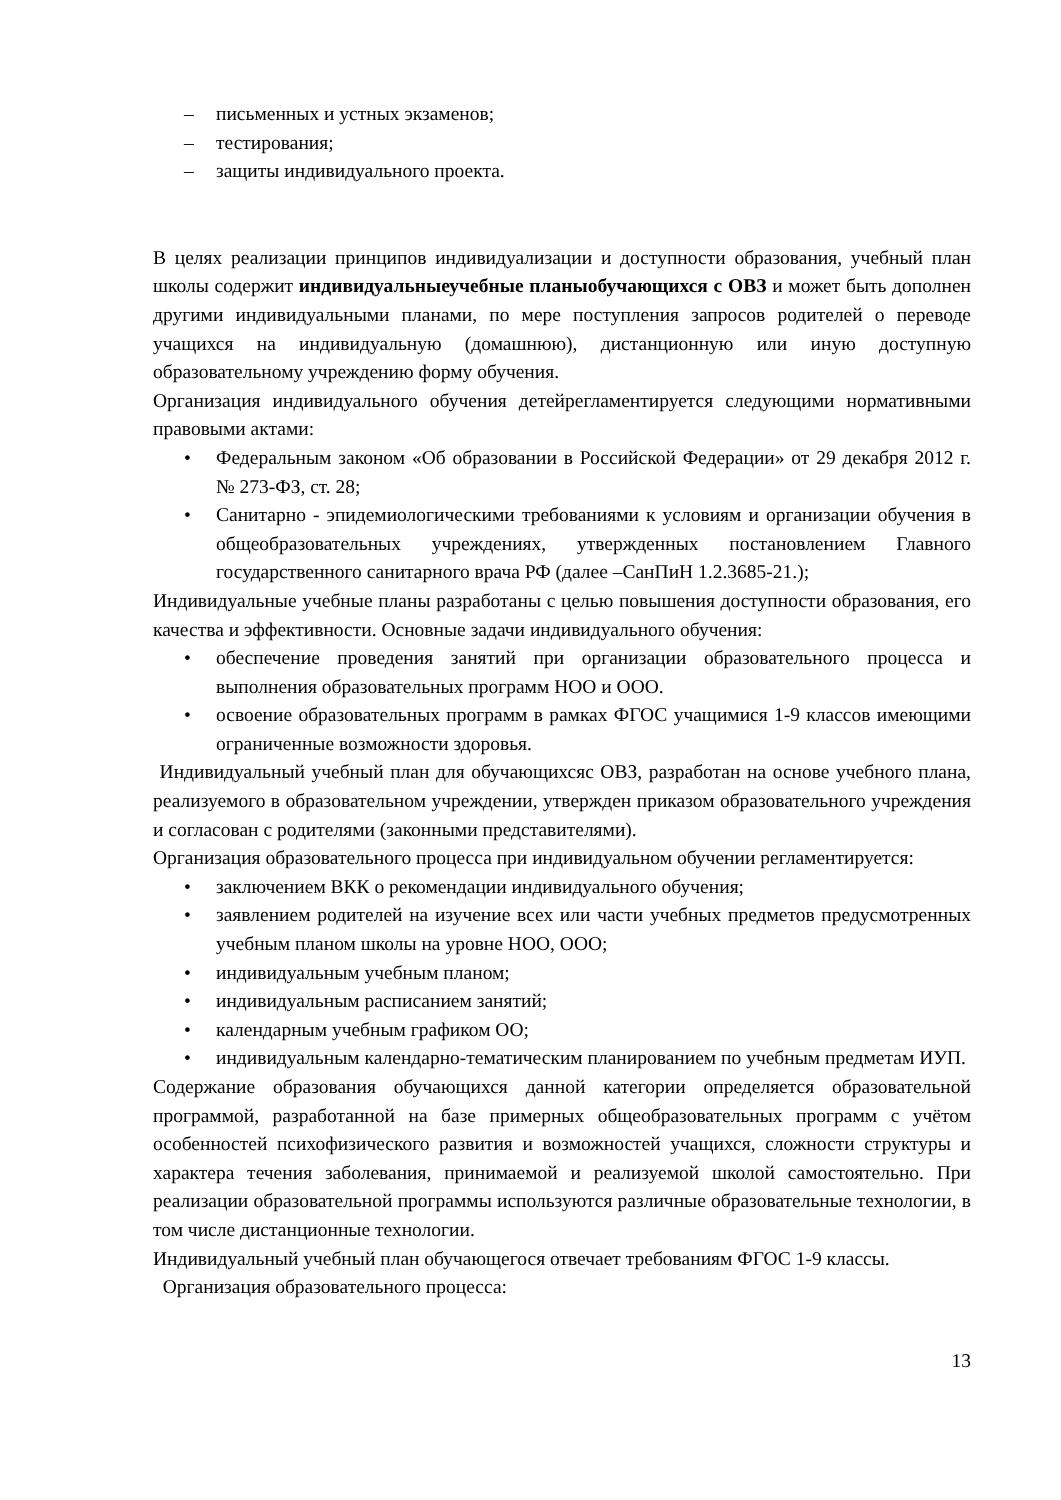– письменных и устных экзаменов;
– тестирования;
– защиты индивидуального проекта.
В целях реализации принципов индивидуализации и доступности образования, учебный план школы содержит индивидуальныеучебные планыобучающихся с ОВЗ и может быть дополнен другими индивидуальными планами, по мере поступления запросов родителей о переводе учащихся на индивидуальную (домашнюю), дистанционную или иную доступную образовательному учреждению форму обучения.
Организация индивидуального обучения детейрегламентируется следующими нормативными правовыми актами:
• Федеральным законом «Об образовании в Российской Федерации» от 29 декабря 2012 г. № 273-ФЗ, ст. 28;
• Санитарно - эпидемиологическими требованиями к условиям и организации обучения в общеобразовательных учреждениях, утвержденных постановлением Главного государственного санитарного врача РФ (далее –СанПиН 1.2.3685-21.);
Индивидуальные учебные планы разработаны с целью повышения доступности образования, его качества и эффективности. Основные задачи индивидуального обучения:
• обеспечение проведения занятий при организации образовательного процесса и выполнения образовательных программ НОО и ООО.
• освоение образовательных программ в рамках ФГОС учащимися 1-9 классов имеющими ограниченные возможности здоровья.
Индивидуальный учебный план для обучающихсяс ОВЗ, разработан на основе учебного плана, реализуемого в образовательном учреждении, утвержден приказом образовательного учреждения и согласован с родителями (законными представителями).
Организация образовательного процесса при индивидуальном обучении регламентируется:
• заключением ВКК о рекомендации индивидуального обучения;
• заявлением родителей на изучение всех или части учебных предметов предусмотренных учебным планом школы на уровне НОО, ООО;
• индивидуальным учебным планом;
• индивидуальным расписанием занятий;
• календарным учебным графиком ОО;
• индивидуальным календарно-тематическим планированием по учебным предметам ИУП.
Содержание образования обучающихся данной категории определяется образовательной программой, разработанной на базе примерных общеобразовательных программ с учётом особенностей психофизического развития и возможностей учащихся, сложности структуры и характера течения заболевания, принимаемой и реализуемой школой самостоятельно. При реализации образовательной программы используются различные образовательные технологии, в том числе дистанционные технологии.
Индивидуальный учебный план обучающегося отвечает требованиям ФГОС 1-9 классы.
Организация образовательного процесса:
13